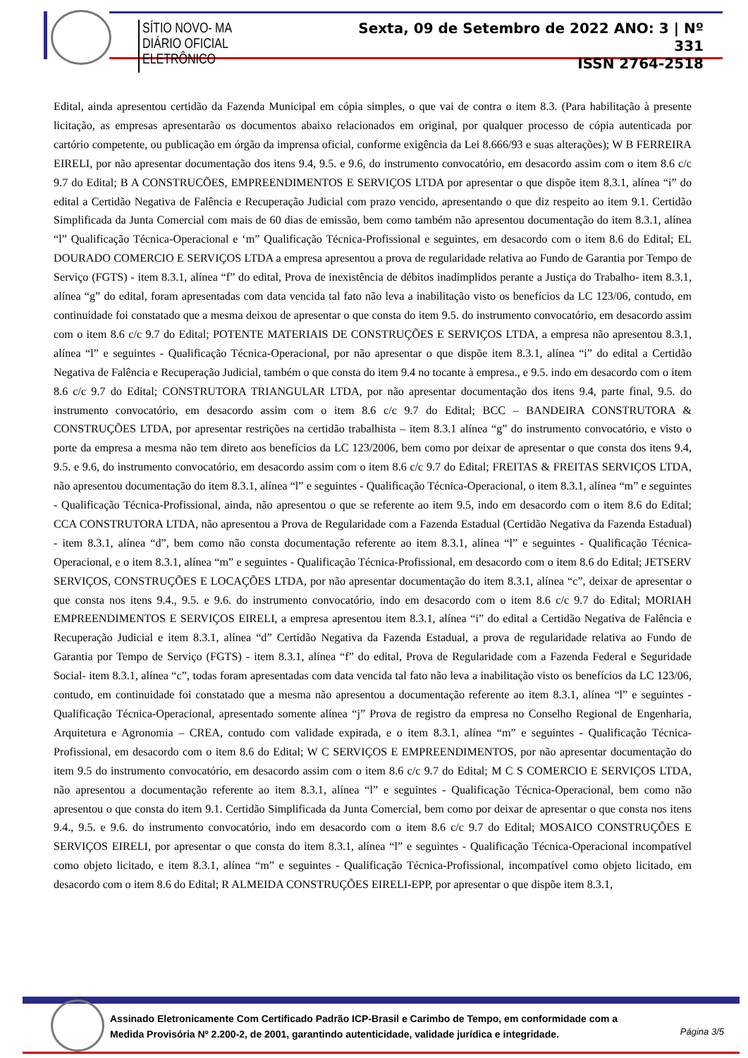SÍTIO NOVO- MA
DIÁRIO OFICIAL ELETRÔNICO
Sexta, 09 de Setembro de 2022 ANO: 3 | Nº 331
ISSN 2764-2518
Edital, ainda apresentou certidão da Fazenda Municipal em cópia simples, o que vai de contra o item 8.3. (Para habilitação à presente licitação, as empresas apresentarão os documentos abaixo relacionados em original, por qualquer processo de cópia autenticada por cartório competente, ou publicação em órgão da imprensa oficial, conforme exigência da Lei 8.666/93 e suas alterações); W B FERREIRA EIRELI, por não apresentar documentação dos itens 9.4, 9.5. e 9.6, do instrumento convocatório, em desacordo assim com o item 8.6 c/c 9.7 do Edital; B A CONSTRUCÕES, EMPREENDIMENTOS E SERVIÇOS LTDA por apresentar o que dispõe item 8.3.1, alínea “i” do edital a Certidão Negativa de Falência e Recuperação Judicial com prazo vencido, apresentando o que diz respeito ao item 9.1. Certidão Simplificada da Junta Comercial com mais de 60 dias de emissão, bem como também não apresentou documentação do item 8.3.1, alínea “l” Qualificação Técnica-Operacional e ‘m” Qualificação Técnica-Profissional e seguintes, em desacordo com o item 8.6 do Edital; EL DOURADO COMERCIO E SERVIÇOS LTDA a empresa apresentou a prova de regularidade relativa ao Fundo de Garantia por Tempo de Serviço (FGTS) - item 8.3.1, alínea “f” do edital, Prova de inexistência de débitos inadimplidos perante a Justiça do Trabalho- item 8.3.1, alínea “g” do edital, foram apresentadas com data vencida tal fato não leva a inabilitação visto os benefícios da LC 123/06, contudo, em continuidade foi constatado que a mesma deixou de apresentar o que consta do item 9.5. do instrumento convocatório, em desacordo assim com o item 8.6 c/c 9.7 do Edital; POTENTE MATERIAIS DE CONSTRUÇÕES E SERVIÇOS LTDA, a empresa não apresentou 8.3.1, alínea “l” e seguintes - Qualificação Técnica-Operacional, por não apresentar o que dispõe item 8.3.1, alínea “i” do edital a Certidão Negativa de Falência e Recuperação Judicial, também o que consta do item 9.4 no tocante à empresa., e 9.5. indo em desacordo com o item 8.6 c/c 9.7 do Edital; CONSTRUTORA TRIANGULAR LTDA, por não apresentar documentação dos itens 9.4, parte final, 9.5. do instrumento convocatório, em desacordo assim com o item 8.6 c/c 9.7 do Edital; BCC – BANDEIRA CONSTRUTORA & CONSTRUÇÕES LTDA, por apresentar restrições na certidão trabalhista – item 8.3.1 alínea “g” do instrumento convocatório, e visto o porte da empresa a mesma não tem direto aos benefícios da LC 123/2006, bem como por deixar de apresentar o que consta dos itens 9.4, 9.5. e 9.6, do instrumento convocatório, em desacordo assim com o item 8.6 c/c 9.7 do Edital; FREITAS & FREITAS SERVIÇOS LTDA, não apresentou documentação do item 8.3.1, alínea “l” e seguintes - Qualificação Técnica-Operacional, o item 8.3.1, alínea “m” e seguintes - Qualificação Técnica-Profissional, ainda, não apresentou o que se referente ao item 9.5, indo em desacordo com o item 8.6 do Edital; CCA CONSTRUTORA LTDA, não apresentou a Prova de Regularidade com a Fazenda Estadual (Certidão Negativa da Fazenda Estadual) - item 8.3.1, alínea “d”, bem como não consta documentação referente ao item 8.3.1, alínea “l” e seguintes - Qualificação Técnica-Operacional, e o item 8.3.1, alínea “m” e seguintes - Qualificação Técnica-Profissional, em desacordo com o item 8.6 do Edital; JETSERV SERVIÇOS, CONSTRUÇÕES E LOCAÇÕES LTDA, por não apresentar documentação do item 8.3.1, alínea “c”, deixar de apresentar o que consta nos itens 9.4., 9.5. e 9.6. do instrumento convocatório, indo em desacordo com o item 8.6 c/c 9.7 do Edital; MORIAH EMPREENDIMENTOS E SERVIÇOS EIRELI, a empresa apresentou item 8.3.1, alínea “i” do edital a Certidão Negativa de Falência e Recuperação Judicial e item 8.3.1, alínea “d” Certidão Negativa da Fazenda Estadual, a prova de regularidade relativa ao Fundo de Garantia por Tempo de Serviço (FGTS) - item 8.3.1, alínea “f” do edital, Prova de Regularidade com a Fazenda Federal e Seguridade Social- item 8.3.1, alínea “c”, todas foram apresentadas com data vencida tal fato não leva a inabilitação visto os benefícios da LC 123/06, contudo, em continuidade foi constatado que a mesma não apresentou a documentação referente ao item 8.3.1, alínea “l” e seguintes - Qualificação Técnica-Operacional, apresentado somente alínea “j” Prova de registro da empresa no Conselho Regional de Engenharia, Arquitetura e Agronomia – CREA, contudo com validade expirada, e o item 8.3.1, alínea “m” e seguintes - Qualificação Técnica-Profissional, em desacordo com o item 8.6 do Edital; W C SERVIÇOS E EMPREENDIMENTOS, por não apresentar documentação do item 9.5 do instrumento convocatório, em desacordo assim com o item 8.6 c/c 9.7 do Edital; M C S COMERCIO E SERVIÇOS LTDA, não apresentou a documentação referente ao item 8.3.1, alínea “l” e seguintes - Qualificação Técnica-Operacional, bem como não apresentou o que consta do item 9.1. Certidão Simplificada da Junta Comercial, bem como por deixar de apresentar o que consta nos itens 9.4., 9.5. e 9.6. do instrumento convocatório, indo em desacordo com o item 8.6 c/c 9.7 do Edital; MOSAICO CONSTRUÇÕES E SERVIÇOS EIRELI, por apresentar o que consta do item 8.3.1, alínea “l” e seguintes - Qualificação Técnica-Operacional incompatível como objeto licitado, e item 8.3.1, alínea “m” e seguintes - Qualificação Técnica-Profissional, incompatível como objeto licitado, em desacordo com o item 8.6 do Edital; R ALMEIDA CONSTRUÇÕES EIRELI-EPP, por apresentar o que dispõe item 8.3.1,
Assinado Eletronicamente Com Certificado Padrão ICP-Brasil e Carimbo de Tempo, em conformidade com a
Medida Provisória Nº 2.200-2, de 2001, garantindo autenticidade, validade jurídica e integridade.
Página 3/5